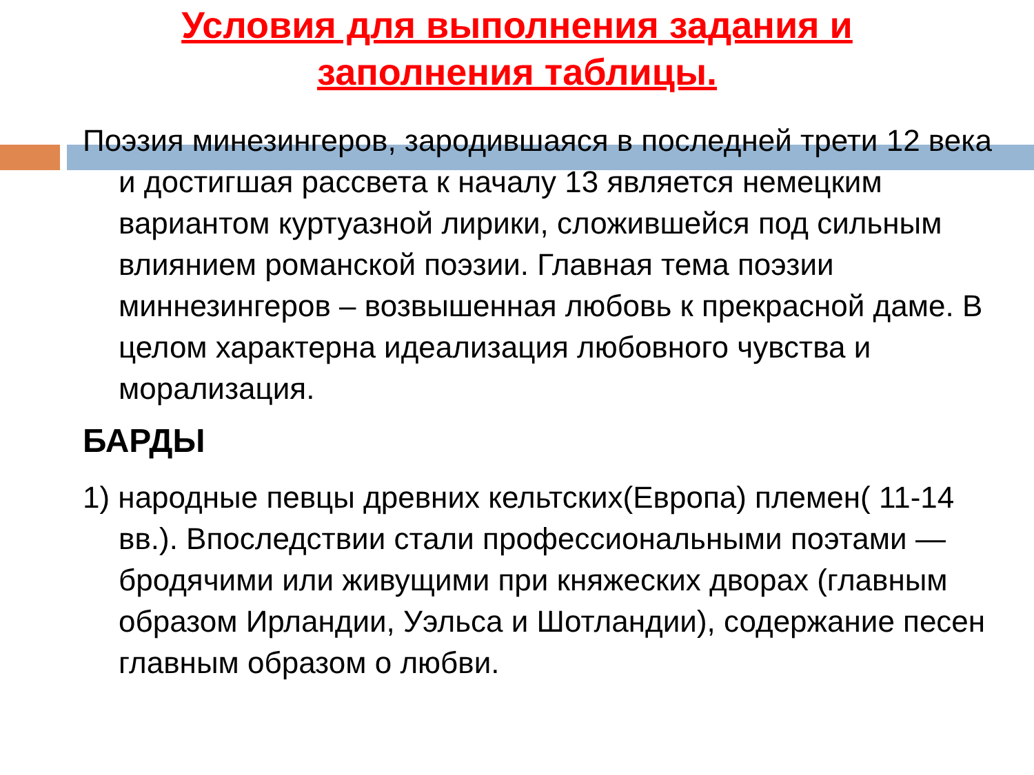Условия для выполнения задания и
заполнения таблицы.
Поэзия минезингеров, зародившаяся в последней трети 12 века и достигшая рассвета к началу 13 является немецким вариантом куртуазной лирики, сложившейся под сильным влиянием романской поэзии. Главная тема поэзии миннезингеров – возвышенная любовь к прекрасной даме. В целом характерна идеализация любовного чувства и морализация.
БАРДЫ
1) народные певцы древних кельтских(Европа) племен( 11-14 вв.). Впоследствии стали профессиональными поэтами — бродячими или живущими при княжеских дворах (главным образом Ирландии, Уэльса и Шотландии), содержание песен главным образом о любви.